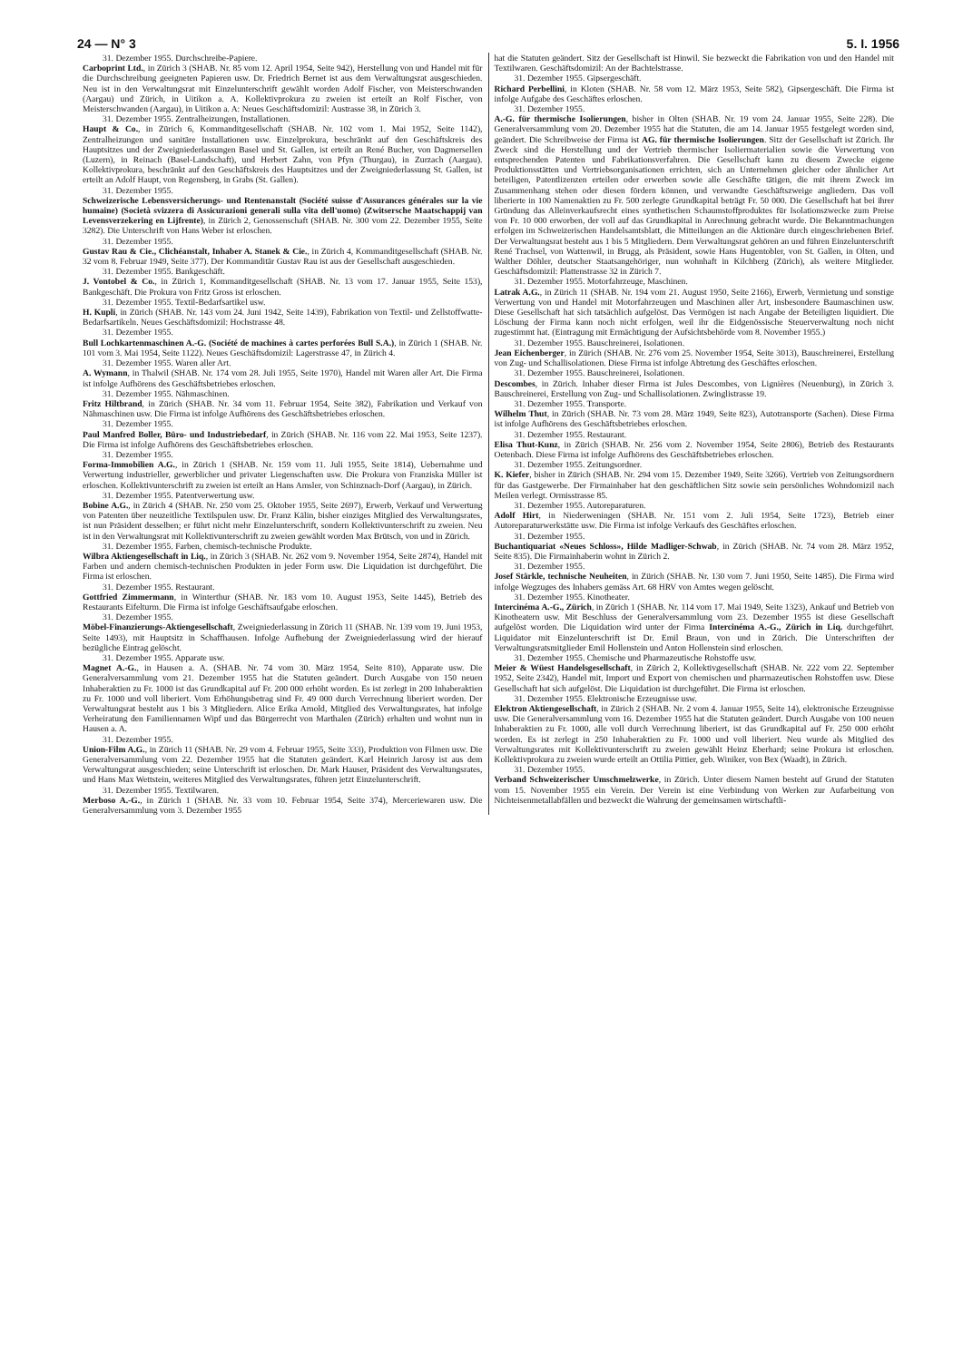24 — N° 3 5. I. 1956
31. Dezember 1955. Durchschreibe-Papiere.
Carboprint Ltd., in Zürich 3 (SHAB. Nr. 85 vom 12. April 1954, Seite 942), Herstellung von und Handel mit für die Durchschreibung geeigneten Papieren usw. Dr. Friedrich Bernet ist aus dem Verwaltungsrat ausgeschieden. Neu ist in den Verwaltungsrat mit Einzelunterschrift gewählt worden Adolf Fischer, von Meisterschwanden (Aargau) und Zürich, in Uitikon a. A. Kollektivprokura zu zweien ist erteilt an Rolf Fischer, von Meisterschwanden (Aargau), in Uitikon a. A: Neues Geschäftsdomizil: Austrasse 38, in Zürich 3.
31. Dezember 1955. Zentralheizungen, Installationen.
Haupt & Co., in Zürich 6, Kommanditgesellschaft (SHAB. Nr. 102 vom 1. Mai 1952, Seite 1142), Zentralheizungen und sanitäre Installationen usw. Einzelprokura, beschränkt auf den Geschäftskreis des Hauptsitzes und der Zweigniederlassungen Basel und St. Gallen, ist erteilt an René Bucher, von Dagmersellen (Luzern), in Reinach (Basel-Landschaft), und Herbert Zahn, von Pfyn (Thurgau), in Zurzach (Aargau). Kollektivprokura, beschränkt auf den Geschäftskreis des Hauptsitzes und der Zweigniederlassung St. Gallen, ist erteilt an Adolf Haupt, von Regensberg, in Grabs (St. Gallen).
31. Dezember 1955.
Schweizerische Lebensversicherungs- und Rentenanstalt (Société suisse d'Assurances générales sur la vie humaine) (Società svizzera di Assicurazioni generali sulla vita dell'uomo) (Zwitsersche Maatschappij van Levensverzekering en Lijfrente), in Zürich 2, Genossenschaft (SHAB. Nr. 300 vom 22. Dezember 1955, Seite 3282). Die Unterschrift von Hans Weber ist erloschen.
31. Dezember 1955.
Gustav Rau & Cie., Clichéanstalt, Inhaber A. Stanek & Cie., in Zürich 4, Kommanditgesellschaft (SHAB. Nr. 32 vom 8. Februar 1949, Seite 377). Der Kommanditär Gustav Rau ist aus der Gesellschaft ausgeschieden.
31. Dezember 1955. Bankgeschäft.
J. Vontobel & Co., in Zürich 1, Kommanditgesellschaft (SHAB. Nr. 13 vom 17. Januar 1955, Seite 153), Bankgeschäft. Die Prokura von Fritz Gross ist erloschen.
31. Dezember 1955. Textil-Bedarfsartikel usw.
H. Kupli, in Zürich (SHAB. Nr. 143 vom 24. Juni 1942, Seite 1439), Fabrikation von Textil- und Zellstoffwatte-Bedarfsartikeln. Neues Geschäftsdomizil: Hochstrasse 48.
31. Dezember 1955.
Bull Lochkartenmaschinen A.-G. (Société de machines à cartes perforées Bull S.A.), in Zürich 1 (SHAB. Nr. 101 vom 3. Mai 1954, Seite 1122). Neues Geschäftsdomizil: Lagerstrasse 47, in Zürich 4.
31. Dezember 1955. Waren aller Art.
A. Wymann, in Thalwil (SHAB. Nr. 174 vom 28. Juli 1955, Seite 1970), Handel mit Waren aller Art. Die Firma ist infolge Aufhörens des Geschäftsbetriebes erloschen.
31. Dezember 1955. Nähmaschinen.
Fritz Hiltbrand, in Zürich (SHAB. Nr. 34 vom 11. Februar 1954, Seite 382), Fabrikation und Verkauf von Nähmaschinen usw. Die Firma ist infolge Aufhörens des Geschäftsbetriebes erloschen.
31. Dezember 1955.
Paul Manfred Boller, Büro- und Industriebedarf, in Zürich (SHAB. Nr. 116 vom 22. Mai 1953, Seite 1237). Die Firma ist infolge Aufhörens des Geschäftsbetriebes erloschen.
31. Dezember 1955.
Forma-Immobilien A.G., in Zürich 1 (SHAB. Nr. 159 vom 11. Juli 1955, Seite 1814), Uebernahme und Verwertung industrieller, gewerblicher und privater Liegenschaften usw. Die Prokura von Franziska Müller ist erloschen. Kollektivunterschrift zu zweien ist erteilt an Hans Amsler, von Schinznach-Dorf (Aargau), in Zürich.
31. Dezember 1955. Patentverwertung usw.
Bobine A.G., in Zürich 4 (SHAB. Nr. 250 vom 25. Oktober 1955, Seite 2697), Erwerb, Verkauf und Verwertung von Patenten über neuzeitliche Textilspulen usw. Dr. Franz Kälin, bisher einziges Mitglied des Verwaltungsrates, ist nun Präsident desselben; er führt nicht mehr Einzelunterschrift, sondern Kollektivunterschrift zu zweien. Neu ist in den Verwaltungsrat mit Kollektivunterschrift zu zweien gewählt worden Max Brütsch, von und in Zürich.
31. Dezember 1955. Farben, chemisch-technische Produkte.
Wilbra Aktiengesellschaft in Liq., in Zürich 3 (SHAB. Nr. 262 vom 9. November 1954, Seite 2874), Handel mit Farben und andern chemisch-technischen Produkten in jeder Form usw. Die Liquidation ist durchgeführt. Die Firma ist erloschen.
31. Dezember 1955. Restaurant.
Gottfried Zimmermann, in Winterthur (SHAB. Nr. 183 vom 10. August 1953, Seite 1445), Betrieb des Restaurants Eifelturm. Die Firma ist infolge Geschäftsaufgabe erloschen.
31. Dezember 1955.
Möbel-Finanzierungs-Aktiengesellschaft, Zweigniederlassung in Zürich 11 (SHAB. Nr. 139 vom 19. Juni 1953, Seite 1493), mit Hauptsitz in Schaffhausen. Infolge Aufhebung der Zweigniederlassung wird der hierauf bezügliche Eintrag gelöscht.
31. Dezember 1955. Apparate usw.
Magnet A.-G., in Hausen a. A. (SHAB. Nr. 74 vom 30. März 1954, Seite 810), Apparate usw. Die Generalversammlung vom 21. Dezember 1955 hat die Statuten geändert. Durch Ausgabe von 150 neuen Inhaberaktien zu Fr. 1000 ist das Grundkapital auf Fr. 200 000 erhöht worden. Es ist zerlegt in 200 Inhaberaktien zu Fr. 1000 und voll liberiert. Vom Erhöhungsbetrag sind Fr. 49 000 durch Verrechnung liberiert worden. Der Verwaltungsrat besteht aus 1 bis 3 Mitgliedern. Alice Erika Arnold, Mitglied des Verwaltungsrates, hat infolge Verheiratung den Familiennamen Wipf und das Bürgerrecht von Marthalen (Zürich) erhalten und wohnt nun in Hausen a. A.
31. Dezember 1955.
Union-Film A.G., in Zürich 11 (SHAB. Nr. 29 vom 4. Februar 1955, Seite 333), Produktion von Filmen usw. Die Generalversammlung vom 22. Dezember 1955 hat die Statuten geändert. Karl Heinrich Jarosy ist aus dem Verwaltungsrat ausgeschieden; seine Unterschrift ist erloschen. Dr. Mark Hauser, Präsident des Verwaltungsrates, und Hans Max Wettstein, weiteres Mitglied des Verwaltungsrates, führen jetzt Einzelunterschrift.
31. Dezember 1955. Textilwaren.
Merboso A.-G., in Zürich 1 (SHAB. Nr. 33 vom 10. Februar 1954, Seite 374), Merceriewaren usw. Die Generalversammlung vom 3. Dezember 1955
hat die Statuten geändert. Sitz der Gesellschaft ist Hinwil. Sie bezweckt die Fabrikation von und den Handel mit Textilwaren. Geschäftsdomizil: An der Bachtelstrasse.
31. Dezember 1955. Gipsergeschäft.
Richard Perbellini, in Kloten (SHAB. Nr. 58 vom 12. März 1953, Seite 582), Gipsergeschäft. Die Firma ist infolge Aufgabe des Geschäftes erloschen.
31. Dezember 1955.
A.-G. für thermische Isolierungen, bisher in Olten (SHAB. Nr. 19 vom 24. Januar 1955, Seite 228). Die Generalversammlung vom 20. Dezember 1955 hat die Statuten, die am 14. Januar 1955 festgelegt worden sind, geändert. Die Schreibweise der Firma ist AG. für thermische Isolierungen. Sitz der Gesellschaft ist Zürich. Ihr Zweck sind die Herstellung und der Vertrieb thermischer Isoliermaterialien sowie die Verwertung von entsprechenden Patenten und Fabrikationsverfahren. Die Gesellschaft kann zu diesem Zwecke eigene Produktionsstätten und Vertriebsorganisationen errichten, sich an Unternehmen gleicher oder ähnlicher Art beteiligen, Patentlizenzen erteilen oder erwerben sowie alle Geschäfte tätigen, die mit ihrem Zweck im Zusammenhang stehen oder diesen fördern können, und verwandte Geschäftszweige angliedern. Das voll liberierte in 100 Namenaktien zu Fr. 500 zerlegte Grundkapital beträgt Fr. 50 000. Die Gesellschaft hat bei ihrer Gründung das Alleinverkaufsrecht eines synthetischen Schaumstoffproduktes für Isolationszwecke zum Preise von Fr. 10 000 erworben, der voll auf das Grundkapital in Anrechnung gebracht wurde. Die Bekanntmachungen erfolgen im Schweizerischen Handelsamtsblatt, die Mitteilungen an die Aktionäre durch eingeschriebenen Brief. Der Verwaltungsrat besteht aus 1 bis 5 Mitgliedern. Dem Verwaltungsrat gehören an und führen Einzelunterschrift René Trachsel, von Wattenwil, in Brugg, als Präsident, sowie Hans Hugentobler, von St. Gallen, in Olten, und Walther Döhler, deutscher Staatsangehöriger, nun wohnhaft in Kilchberg (Zürich), als weitere Mitglieder. Geschäftsdomizil: Plattenstrasse 32 in Zürich 7.
31. Dezember 1955. Motorfahrzeuge, Maschinen.
Latrak A.G., in Zürich 11 (SHAB. Nr. 194 vom 21. August 1950, Seite 2166), Erwerb, Vermietung und sonstige Verwertung von und Handel mit Motorfahrzeugen und Maschinen aller Art, insbesondere Baumaschinen usw. Diese Gesellschaft hat sich tatsächlich aufgelöst. Das Vermögen ist nach Angabe der Beteiligten liquidiert. Die Löschung der Firma kann noch nicht erfolgen, weil ihr die Eidgenössische Steuerverwaltung noch nicht zugestimmt hat. (Eintragung mit Ermächtigung der Aufsichtsbehörde vom 8. November 1955.)
31. Dezember 1955. Bauschreinerei, Isolationen.
Jean Eichenberger, in Zürich (SHAB. Nr. 276 vom 25. November 1954, Seite 3013), Bauschreinerei, Erstellung von Zug- und Schallisolationen. Diese Firma ist infolge Abtretung des Geschäftes erloschen.
31. Dezember 1955. Bauschreinerei, Isolationen.
Descombes, in Zürich. Inhaber dieser Firma ist Jules Descombes, von Lignières (Neuenburg), in Zürich 3. Bauschreinerei, Erstellung von Zug- und Schallisolationen. Zwinglistrasse 19.
31. Dezember 1955. Transporte.
Wilhelm Thut, in Zürich (SHAB. Nr. 73 vom 28. März 1949, Seite 823), Autotransporte (Sachen). Diese Firma ist infolge Aufhörens des Geschäftsbetriebes erloschen.
31. Dezember 1955. Restaurant.
Elisa Thut-Kunz, in Zürich (SHAB. Nr. 256 vom 2. November 1954, Seite 2806), Betrieb des Restaurants Oetenbach. Diese Firma ist infolge Aufhörens des Geschäftsbetriebes erloschen.
31. Dezember 1955. Zeitungsordner.
K. Kiefer, bisher in Zürich (SHAB. Nr. 294 vom 15. Dezember 1949, Seite 3266). Vertrieb von Zeitungsordnern für das Gastgewerbe. Der Firmainhaber hat den geschäftlichen Sitz sowie sein persönliches Wohndomizil nach Meilen verlegt. Ormisstrasse 85.
31. Dezember 1955. Autoreparaturen.
Adolf Hirt, in Niederweningen (SHAB. Nr. 151 vom 2. Juli 1954, Seite 1723), Betrieb einer Autoreparaturwerkstätte usw. Die Firma ist infolge Verkaufs des Geschäftes erloschen.
31. Dezember 1955.
Buchantiquariat «Neues Schloss», Hilde Madliger-Schwab, in Zürich (SHAB. Nr. 74 vom 28. März 1952, Seite 835). Die Firmainhaberin wohnt in Zürich 2.
31. Dezember 1955.
Josef Stärkle, technische Neuheiten, in Zürich (SHAB. Nr. 130 vom 7. Juni 1950, Seite 1485). Die Firma wird infolge Wegzuges des Inhabers gemäss Art. 68 HRV von Amtes wegen gelöscht.
31. Dezember 1955. Kinotheater.
Intercinéma A.-G., Zürich, in Zürich 1 (SHAB. Nr. 114 vom 17. Mai 1949, Seite 1323), Ankauf und Betrieb von Kinotheatern usw. Mit Beschluss der Generalversammlung vom 23. Dezember 1955 ist diese Gesellschaft aufgelöst worden. Die Liquidation wird unter der Firma Intercinéma A.-G., Zürich in Liq. durchgeführt. Liquidator mit Einzelunterschrift ist Dr. Emil Braun, von und in Zürich. Die Unterschriften der Verwaltungsratsmitglieder Emil Hollenstein und Anton Hollenstein sind erloschen.
31. Dezember 1955. Chemische und Pharmazeutische Rohstoffe usw.
Meier & Wüest Handelsgesellschaft, in Zürich 2, Kollektivgesellschaft (SHAB. Nr. 222 vom 22. September 1952, Seite 2342), Handel mit, Import und Export von chemischen und pharmazeutischen Rohstoffen usw. Diese Gesellschaft hat sich aufgelöst. Die Liquidation ist durchgeführt. Die Firma ist erloschen.
31. Dezember 1955. Elektronische Erzeugnisse usw.
Elektron Aktiengesellschaft, in Zürich 2 (SHAB. Nr. 2 vom 4. Januar 1955, Seite 14), elektronische Erzeugnisse usw. Die Generalversammlung vom 16. Dezember 1955 hat die Statuten geändert. Durch Ausgabe von 100 neuen Inhaberaktien zu Fr. 1000, alle voll durch Verrechnung liberiert, ist das Grundkapital auf Fr. 250 000 erhöht worden. Es ist zerlegt in 250 Inhaberaktien zu Fr. 1000 und voll liberiert. Neu wurde als Mitglied des Verwaltungsrates mit Kollektivunterschrift zu zweien gewählt Heinz Eberhard; seine Prokura ist erloschen. Kollektivprokura zu zweien wurde erteilt an Ottilia Pittier, geb. Winiker, von Bex (Waadt), in Zürich.
31. Dezember 1955.
Verband Schweizerischer Umschmelzwerke, in Zürich. Unter diesem Namen besteht auf Grund der Statuten vom 15. November 1955 ein Verein. Der Verein ist eine Verbindung von Werken zur Aufarbeitung von Nichteisenmetallabfällen und bezweckt die Wahrung der gemeinsamen wirtschaftli-